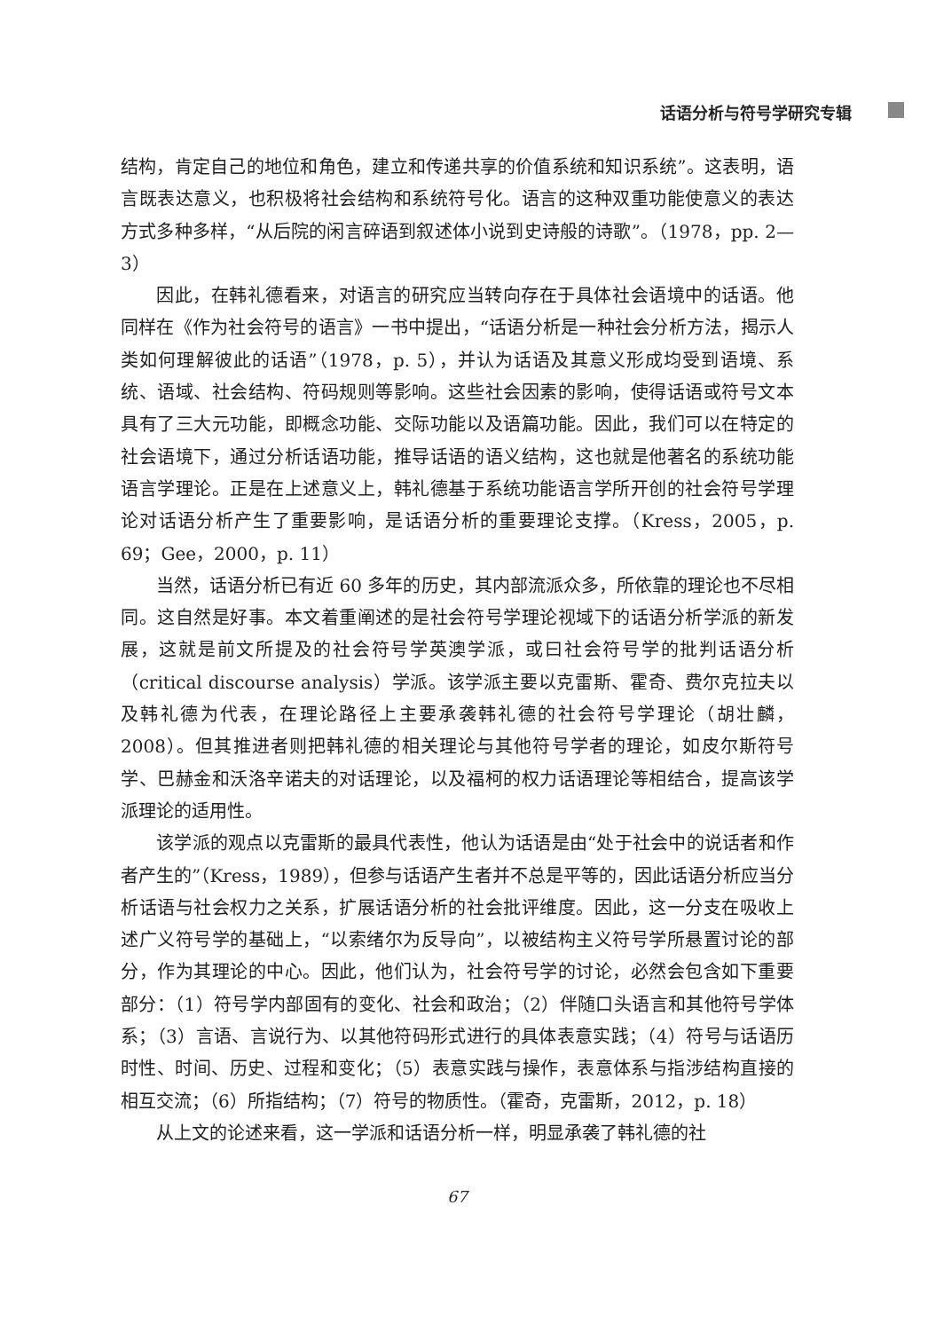话语分析与符号学研究专辑
结构，肯定自己的地位和角色，建立和传递共享的价值系统和知识系统”。这表明，语言既表达意义，也积极将社会结构和系统符号化。语言的这种双重功能使意义的表达方式多种多样，“从后院的闲言碎语到叙述体小说到史诗般的诗歌”。（1978，pp. 2—3）
因此，在韩礼德看来，对语言的研究应当转向存在于具体社会语境中的话语。他同样在《作为社会符号的语言》一书中提出，“话语分析是一种社会分析方法，揭示人类如何理解彼此的话语”（1978，p. 5），并认为话语及其意义形成均受到语境、系统、语域、社会结构、符码规则等影响。这些社会因素的影响，使得话语或符号文本具有了三大元功能，即概念功能、交际功能以及语篇功能。因此，我们可以在特定的社会语境下，通过分析话语功能，推导话语的语义结构，这也就是他著名的系统功能语言学理论。正是在上述意义上，韩礼德基于系统功能语言学所开创的社会符号学理论对话语分析产生了重要影响，是话语分析的重要理论支撑。（Kress，2005，p. 69；Gee，2000，p. 11）
当然，话语分析已有近 60 多年的历史，其内部流派众多，所依靠的理论也不尽相同。这自然是好事。本文着重阐述的是社会符号学理论视域下的话语分析学派的新发展，这就是前文所提及的社会符号学英澳学派，或曰社会符号学的批判话语分析（critical discourse analysis）学派。该学派主要以克雷斯、霍奇、费尔克拉夫以及韩礼德为代表，在理论路径上主要承袭韩礼德的社会符号学理论（胡壮麟，2008）。但其推进者则把韩礼德的相关理论与其他符号学者的理论，如皮尔斯符号学、巴赫金和沃洛辛诺夫的对话理论，以及福柯的权力话语理论等相结合，提高该学派理论的适用性。
该学派的观点以克雷斯的最具代表性，他认为话语是由“处于社会中的说话者和作者产生的”（Kress，1989），但参与话语产生者并不总是平等的，因此话语分析应当分析话语与社会权力之关系，扩展话语分析的社会批评维度。因此，这一分支在吸收上述广义符号学的基础上，“以索绪尔为反导向”，以被结构主义符号学所悬置讨论的部分，作为其理论的中心。因此，他们认为，社会符号学的讨论，必然会包含如下重要部分：（1）符号学内部固有的变化、社会和政治；（2）伴随口头语言和其他符号学体系；（3）言语、言说行为、以其他符码形式进行的具体表意实践；（4）符号与话语历时性、时间、历史、过程和变化；（5）表意实践与操作，表意体系与指涉结构直接的相互交流；（6）所指结构；（7）符号的物质性。（霍奇，克雷斯，2012，p. 18）
从上文的论述来看，这一学派和话语分析一样，明显承袭了韩礼德的社
67